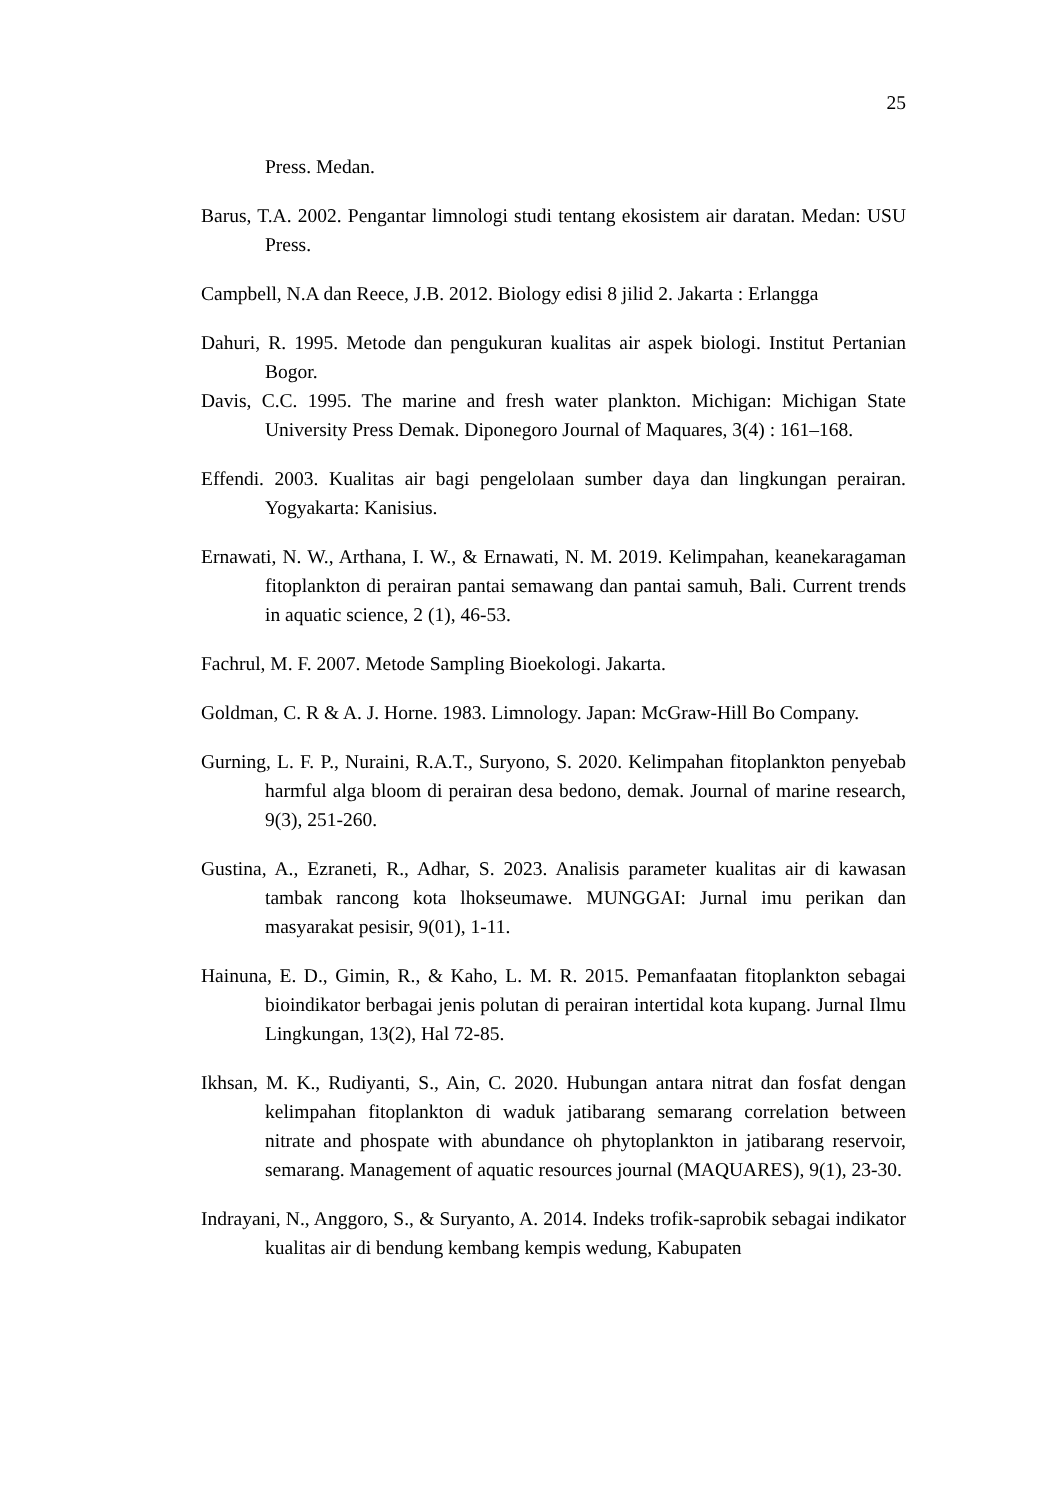25
Press. Medan.
Barus, T.A. 2002. Pengantar limnologi studi tentang ekosistem air daratan. Medan: USU Press.
Campbell, N.A dan Reece, J.B. 2012. Biology edisi 8 jilid 2. Jakarta : Erlangga
Dahuri, R. 1995. Metode dan pengukuran kualitas air aspek biologi. Institut Pertanian Bogor.
Davis, C.C. 1995. The marine and fresh water plankton. Michigan: Michigan State University Press Demak. Diponegoro Journal of Maquares, 3(4) : 161–168.
Effendi. 2003. Kualitas air bagi pengelolaan sumber daya dan lingkungan perairan. Yogyakarta: Kanisius.
Ernawati, N. W., Arthana, I. W., & Ernawati, N. M. 2019. Kelimpahan, keanekaragaman fitoplankton di perairan pantai semawang dan pantai samuh, Bali. Current trends in aquatic science, 2 (1), 46-53.
Fachrul, M. F. 2007. Metode Sampling Bioekologi. Jakarta.
Goldman, C. R & A. J. Horne. 1983. Limnology. Japan: McGraw-Hill Bo Company.
Gurning, L. F. P., Nuraini, R.A.T., Suryono, S. 2020. Kelimpahan fitoplankton penyebab harmful alga bloom di perairan desa bedono, demak. Journal of marine research, 9(3), 251-260.
Gustina, A., Ezraneti, R., Adhar, S. 2023. Analisis parameter kualitas air di kawasan tambak rancong kota lhokseumawe. MUNGGAI: Jurnal imu perikan dan masyarakat pesisir, 9(01), 1-11.
Hainuna, E. D., Gimin, R., & Kaho, L. M. R. 2015. Pemanfaatan fitoplankton sebagai bioindikator berbagai jenis polutan di perairan intertidal kota kupang. Jurnal Ilmu Lingkungan, 13(2), Hal 72-85.
Ikhsan, M. K., Rudiyanti, S., Ain, C. 2020. Hubungan antara nitrat dan fosfat dengan kelimpahan fitoplankton di waduk jatibarang semarang correlation between nitrate and phospate with abundance oh phytoplankton in jatibarang reservoir, semarang. Management of aquatic resources journal (MAQUARES), 9(1), 23-30.
Indrayani, N., Anggoro, S., & Suryanto, A. 2014. Indeks trofik-saprobik sebagai indikator kualitas air di bendung kembang kempis wedung, Kabupaten